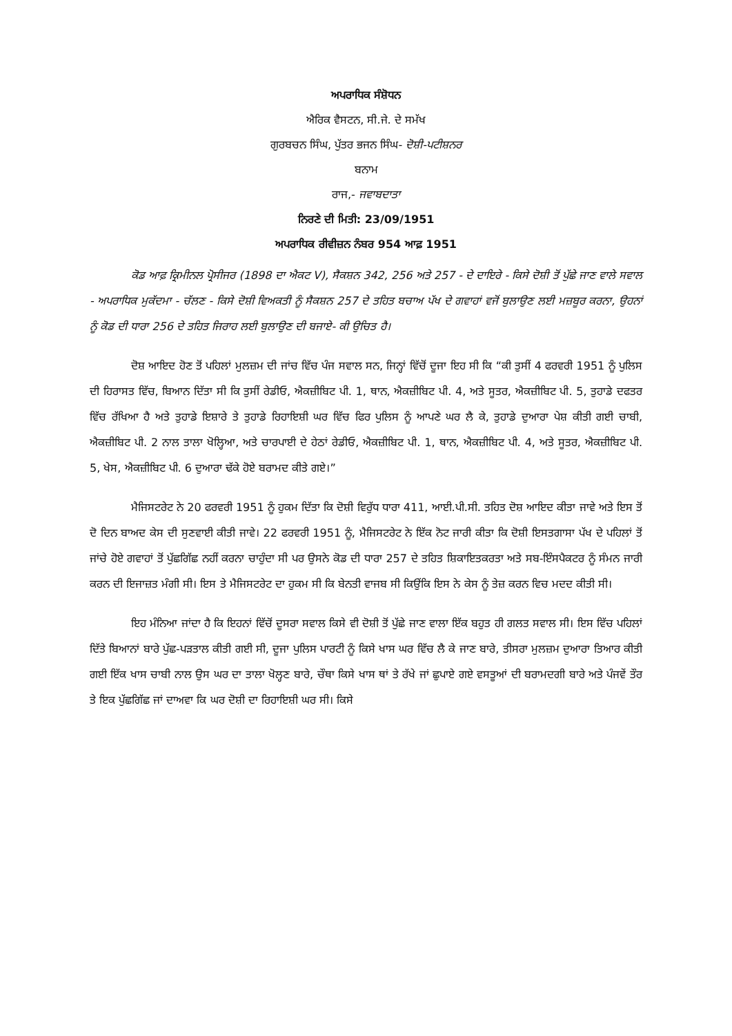ਅਪਰਾਧਿਕ ਸੰਸ਼ੋਧਨ
ਐਰਿਕ ਵੈਸਟਨ, ਸੀ.ਜੇ. ਦੇ ਸਮੱਖ
ਗੁਰਬਚਨ ਸਿੰਘ, ਪੁੱਤਰ ਭਜਨ ਸਿੰਘ- ਦੋਸ਼ੀ-ਪਟੀਸ਼ਨਰ
ਬਨਾਮ
ਰਾਜ,- ਜਵਾਬਦਾਤਾ
ਨਿਰਣੇ ਦੀ ਮਿਤੀ: 23/09/1951
ਅਪਰਾਧਿਕ ਰੀਵੀਜ਼ਨ ਨੰਬਰ 954 ਆਫ਼ 1951
ਕੋਡ ਆਫ਼ ਕ੍ਰਿਮੀਨਲ ਪ੍ਰੋਸੀਜਰ (1898 ਦਾ ਐਕਟ V), ਸੈਕਸ਼ਨ 342, 256 ਅਤੇ 257 - ਦੇ ਦਾਇਰੇ - ਕਿਸੇ ਦੋਸ਼ੀ ਤੋਂ ਪੁੱਛੇ ਜਾਣ ਵਾਲੇ ਸਵਾਲ - ਅਪਰਾਧਿਕ ਮੁਕੱਦਮਾ - ਚੱਲਣ - ਕਿਸੇ ਦੋਸ਼ੀ ਵਿਅਕਤੀ ਨੂੰ ਸੈਕਸ਼ਨ 257 ਦੇ ਤਹਿਤ ਬਚਾਅ ਪੱਖ ਦੇ ਗਵਾਹਾਂ ਵਜੋਂ ਬੁਲਾਉਣ ਲਈ ਮਜ਼ਬੂਰ ਕਰਨਾ, ਉਹਨਾਂ ਨੂੰ ਕੋਡ ਦੀ ਧਾਰਾ 256 ਦੇ ਤਹਿਤ ਜਿਰਾਹ ਲਈ ਬੁਲਾਉਣ ਦੀ ਬਜਾਏ- ਕੀ ਉਚਿਤ ਹੈ।
ਦੋਸ਼ ਆਇਦ ਹੋਣ ਤੋਂ ਪਹਿਲਾਂ ਮੁਲਜ਼ਮ ਦੀ ਜਾਂਚ ਵਿੱਚ ਪੰਜ ਸਵਾਲ ਸਨ, ਜਿਨ੍ਹਾਂ ਵਿੱਚੋਂ ਦੂਜਾ ਇਹ ਸੀ ਕਿ “ਕੀ ਤੁਸੀਂ 4 ਫਰਵਰੀ 1951 ਨੂੰ ਪੁਲਿਸ ਦੀ ਹਿਰਾਸਤ ਵਿੱਚ, ਬਿਆਨ ਦਿੱਤਾ ਸੀ ਕਿ ਤੁਸੀਂ ਰੇਡੀਓ, ਐਕਜ਼ੀਬਿਟ ਪੀ. 1, ਥਾਨ, ਐਕਜ਼ੀਬਿਟ ਪੀ. 4, ਅਤੇ ਸੂਤਰ, ਐਕਜ਼ੀਬਿਟ ਪੀ. 5, ਤੁਹਾਡੇ ਦਫਤਰ ਵਿੱਚ ਰੱਖਿਆ ਹੈ ਅਤੇ ਤੁਹਾਡੇ ਇਸ਼ਾਰੇ ਤੇ ਤੁਹਾਡੇ ਰਿਹਾਇਸ਼ੀ ਘਰ ਵਿੱਚ ਫਿਰ ਪੁਲਿਸ ਨੂੰ ਆਪਣੇ ਘਰ ਲੈ ਕੇ, ਤੁਹਾਡੇ ਦੁਆਰਾ ਪੇਸ਼ ਕੀਤੀ ਗਈ ਚਾਬੀ, ਐਕਜ਼ੀਬਿਟ ਪੀ. 2 ਨਾਲ ਤਾਲਾ ਖੋਲ੍ਹਿਆ, ਅਤੇ ਚਾਰਪਾਈ ਦੇ ਹੇਠਾਂ ਰੇਡੀਓ, ਐਕਜ਼ੀਬਿਟ ਪੀ. 1, ਥਾਨ, ਐਕਜ਼ੀਬਿਟ ਪੀ. 4, ਅਤੇ ਸੂਤਰ, ਐਕਜ਼ੀਬਿਟ ਪੀ. 5, ਖੇਸ, ਐਕਜ਼ੀਬਿਟ ਪੀ. 6 ਦੁਆਰਾ ਢੱਕੇ ਹੋਏ ਬਰਾਮਦ ਕੀਤੇ ਗਏ।”
ਮੈਜਿਸਟਰੇਟ ਨੇ 20 ਫਰਵਰੀ 1951 ਨੂੰ ਹੁਕਮ ਦਿੱਤਾ ਕਿ ਦੋਸ਼ੀ ਵਿਰੁੱਧ ਧਾਰਾ 411, ਆਈ.ਪੀ.ਸੀ. ਤਹਿਤ ਦੋਸ਼ ਆਇਦ ਕੀਤਾ ਜਾਵੇ ਅਤੇ ਇਸ ਤੋਂ ਦੋ ਦਿਨ ਬਾਅਦ ਕੇਸ ਦੀ ਸੁਣਵਾਈ ਕੀਤੀ ਜਾਵੇ। 22 ਫਰਵਰੀ 1951 ਨੂੰ, ਮੈਜਿਸਟਰੇਟ ਨੇ ਇੱਕ ਨੋਟ ਜਾਰੀ ਕੀਤਾ ਕਿ ਦੋਸ਼ੀ ਇਸਤਗਾਸਾ ਪੱਖ ਦੇ ਪਹਿਲਾਂ ਤੋਂ ਜਾਂਚੇ ਹੋਏ ਗਵਾਹਾਂ ਤੋਂ ਪੁੱਛਗਿੱਛ ਨਹੀਂ ਕਰਨਾ ਚਾਹੁੰਦਾ ਸੀ ਪਰ ਉਸਨੇ ਕੋਡ ਦੀ ਧਾਰਾ 257 ਦੇ ਤਹਿਤ ਸ਼ਿਕਾਇਤਕਰਤਾ ਅਤੇ ਸਬ-ਇੰਸਪੈਕਟਰ ਨੂੰ ਸੰਮਨ ਜਾਰੀ ਕਰਨ ਦੀ ਇਜਾਜ਼ਤ ਮੰਗੀ ਸੀ। ਇਸ ਤੇ ਮੈਜਿਸਟਰੇਟ ਦਾ ਹੁਕਮ ਸੀ ਕਿ ਬੇਨਤੀ ਵਾਜਬ ਸੀ ਕਿਉਂਕਿ ਇਸ ਨੇ ਕੇਸ ਨੂੰ ਤੇਜ਼ ਕਰਨ ਵਿਚ ਮਦਦ ਕੀਤੀ ਸੀ।
ਇਹ ਮੰਨਿਆ ਜਾਂਦਾ ਹੈ ਕਿ ਇਹਨਾਂ ਵਿੱਚੋਂ ਦੂਸਰਾ ਸਵਾਲ ਕਿਸੇ ਵੀ ਦੋਸ਼ੀ ਤੋਂ ਪੁੱਛੇ ਜਾਣ ਵਾਲਾ ਇੱਕ ਬਹੁਤ ਹੀ ਗਲਤ ਸਵਾਲ ਸੀ। ਇਸ ਵਿੱਚ ਪਹਿਲਾਂ ਦਿੱਤੇ ਬਿਆਨਾਂ ਬਾਰੇ ਪੁੱਛ-ਪੜਤਾਲ ਕੀਤੀ ਗਈ ਸੀ, ਦੂਜਾ ਪੁਲਿਸ ਪਾਰਟੀ ਨੂੰ ਕਿਸੇ ਖਾਸ ਘਰ ਵਿੱਚ ਲੈ ਕੇ ਜਾਣ ਬਾਰੇ, ਤੀਸਰਾ ਮੁਲਜ਼ਮ ਦੁਆਰਾ ਤਿਆਰ ਕੀਤੀ ਗਈ ਇੱਕ ਖਾਸ ਚਾਬੀ ਨਾਲ ਉਸ ਘਰ ਦਾ ਤਾਲਾ ਖੋਲ੍ਹਣ ਬਾਰੇ, ਚੌਥਾ ਕਿਸੇ ਖਾਸ ਥਾਂ ਤੇ ਰੱਖੇ ਜਾਂ ਛੁਪਾਏ ਗਏ ਵਸਤੂਆਂ ਦੀ ਬਰਾਮਦਗੀ ਬਾਰੇ ਅਤੇ ਪੰਜਵੇਂ ਤੌਰ ਤੇ ਇਕ ਪੁੱਛਗਿੱਛ ਜਾਂ ਦਾਅਵਾ ਕਿ ਘਰ ਦੋਸ਼ੀ ਦਾ ਰਿਹਾਇਸ਼ੀ ਘਰ ਸੀ। ਕਿਸੇ